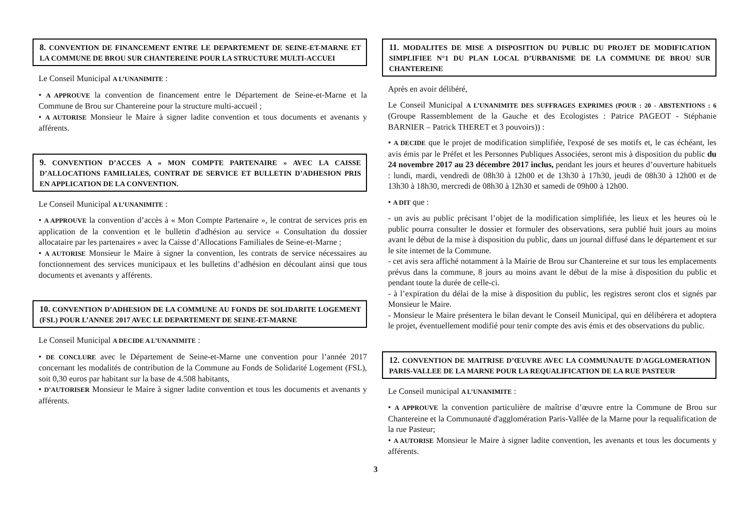8. CONVENTION DE FINANCEMENT ENTRE LE DEPARTEMENT DE SEINE-ET-MARNE ET LA COMMUNE DE BROU SUR CHANTEREINE POUR LA STRUCTURE MULTI-ACCUEI
Le Conseil Municipal A L’UNANIMITE :
• A APPROUVE la convention de financement entre le Département de Seine-et-Marne et la Commune de Brou sur Chantereine pour la structure multi-accueil ;
• A AUTORISE Monsieur le Maire à signer ladite convention et tous documents et avenants y afférents.
9. CONVENTION D’ACCES A « MON COMPTE PARTENAIRE » AVEC LA CAISSE D’ALLOCATIONS FAMILIALES, CONTRAT DE SERVICE ET BULLETIN D’ADHESION PRIS EN APPLICATION DE LA CONVENTION.
Le Conseil Municipal A L’UNANIMITE :
• A APPROUVE la convention d’accès à « Mon Compte Partenaire », le contrat de services pris en application de la convention et le bulletin d'adhésion au service « Consultation du dossier allocataire par les partenaires » avec la Caisse d’Allocations Familiales de Seine-et-Marne ;
• A AUTORISE Monsieur le Maire à signer la convention, les contrats de service nécessaires au fonctionnement des services municipaux et les bulletins d’adhésion en découlant ainsi que tous documents et avenants y afférents.
10. CONVENTION D’ADHESION DE LA COMMUNE AU FONDS DE SOLIDARITE LOGEMENT (FSL) POUR L’ANNEE 2017 AVEC LE DEPARTEMENT DE SEINE-ET-MARNE
Le Conseil Municipal A DECIDE A L’UNANIMITE :
• DE CONCLURE avec le Département de Seine-et-Marne une convention pour l’année 2017 concernant les modalités de contribution de la Commune au Fonds de Solidarité Logement (FSL), soit 0,30 euros par habitant sur la base de 4.508 habitants,
• D’AUTORISER Monsieur le Maire à signer ladite convention et tous les documents et avenants y afférents.
11. MODALITES DE MISE A DISPOSITION DU PUBLIC DU PROJET DE MODIFICATION SIMPLIFIEE N°1 DU PLAN LOCAL D’URBANISME DE LA COMMUNE DE BROU SUR CHANTEREINE
Après en avoir délibéré,
Le Conseil Municipal A L’UNANIMITE DES SUFFRAGES EXPRIMES (POUR : 20 - ABSTENTIONS : 6 (Groupe Rassemblement de la Gauche et des Ecologistes : Patrice PAGEOT - Stéphanie BARNIER – Patrick THERET et 3 pouvoirs)) :
• A DECIDE que le projet de modification simplifiée, l'exposé de ses motifs et, le cas échéant, les avis émis par le Préfet et les Personnes Publiques Associées, seront mis à disposition du public du 24 novembre 2017 au 23 décembre 2017 inclus, pendant les jours et heures d’ouverture habituels : lundi, mardi, vendredi de 08h30 à 12h00 et de 13h30 à 17h30, jeudi de 08h30 à 12h00 et de 13h30 à 18h30, mercredi de 08h30 à 12h30 et samedi de 09h00 à 12h00.
• A DIT que :
- un avis au public précisant l’objet de la modification simplifiée, les lieux et les heures où le public pourra consulter le dossier et formuler des observations, sera publié huit jours au moins avant le début de la mise à disposition du public, dans un journal diffusé dans le département et sur le site internet de la Commune.
- cet avis sera affiché notamment à la Mairie de Brou sur Chantereine et sur tous les emplacements prévus dans la commune, 8 jours au moins avant le début de la mise à disposition du public et pendant toute la durée de celle-ci.
- à l’expiration du délai de la mise à disposition du public, les registres seront clos et signés par Monsieur le Maire.
- Monsieur le Maire présentera le bilan devant le Conseil Municipal, qui en délibérera et adoptera le projet, éventuellement modifié pour tenir compte des avis émis et des observations du public.
12. CONVENTION DE MAITRISE D’ŒUVRE AVEC LA COMMUNAUTE D'AGGLOMERATION PARIS-VALLEE DE LA MARNE POUR LA REQUALIFICATION DE LA RUE PASTEUR
Le Conseil municipal A L’UNANIMITE :
• A APPROUVE la convention particulière de maîtrise d’œuvre entre la Commune de Brou sur Chantereine et la Communauté d'agglomération Paris-Vallée de la Marne pour la requalification de la rue Pasteur;
• A AUTORISE Monsieur le Maire à signer ladite convention, les avenants et tous les documents y afférents.
3